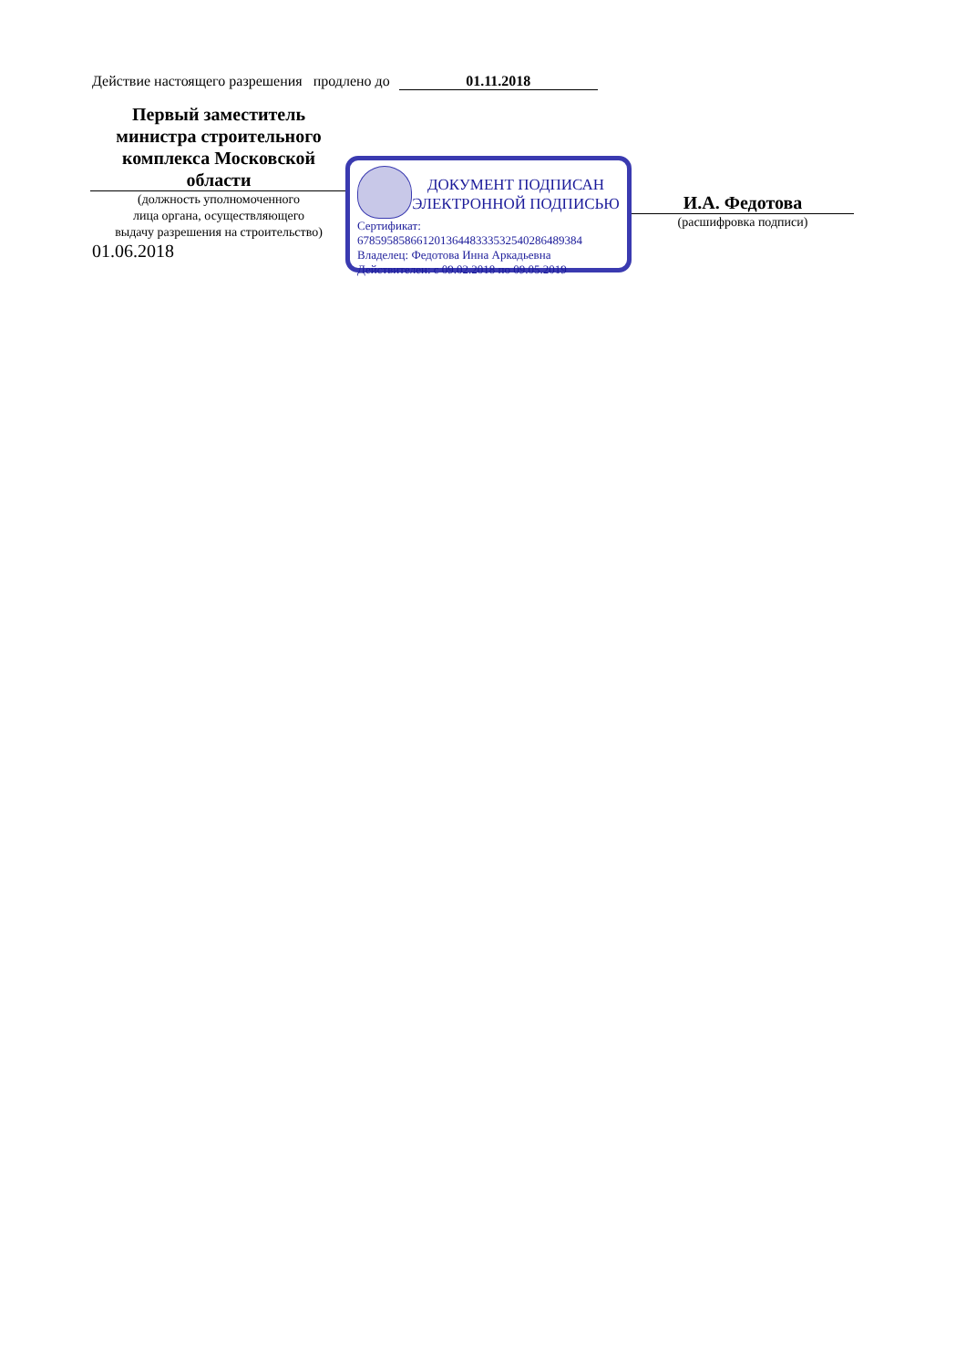Действие настоящего разрешения продлено до 01.11.2018
Первый заместитель
министра строительного
комплекса Московской
области
(должность уполномоченного
лица органа, осуществляющего
выдачу разрешения на строительство)
01.06.2018
ДОКУМЕНТ ПОДПИСАН
ЭЛЕКТРОННОЙ ПОДПИСЬЮ
Сертификат:
678595858661201364483335325402864893​84
Владелец: Федотова Инна Аркадьевна
Действителен: с 09.02.2018 по 09.05.2019
И.А. Федотова
(расшифровка подписи)